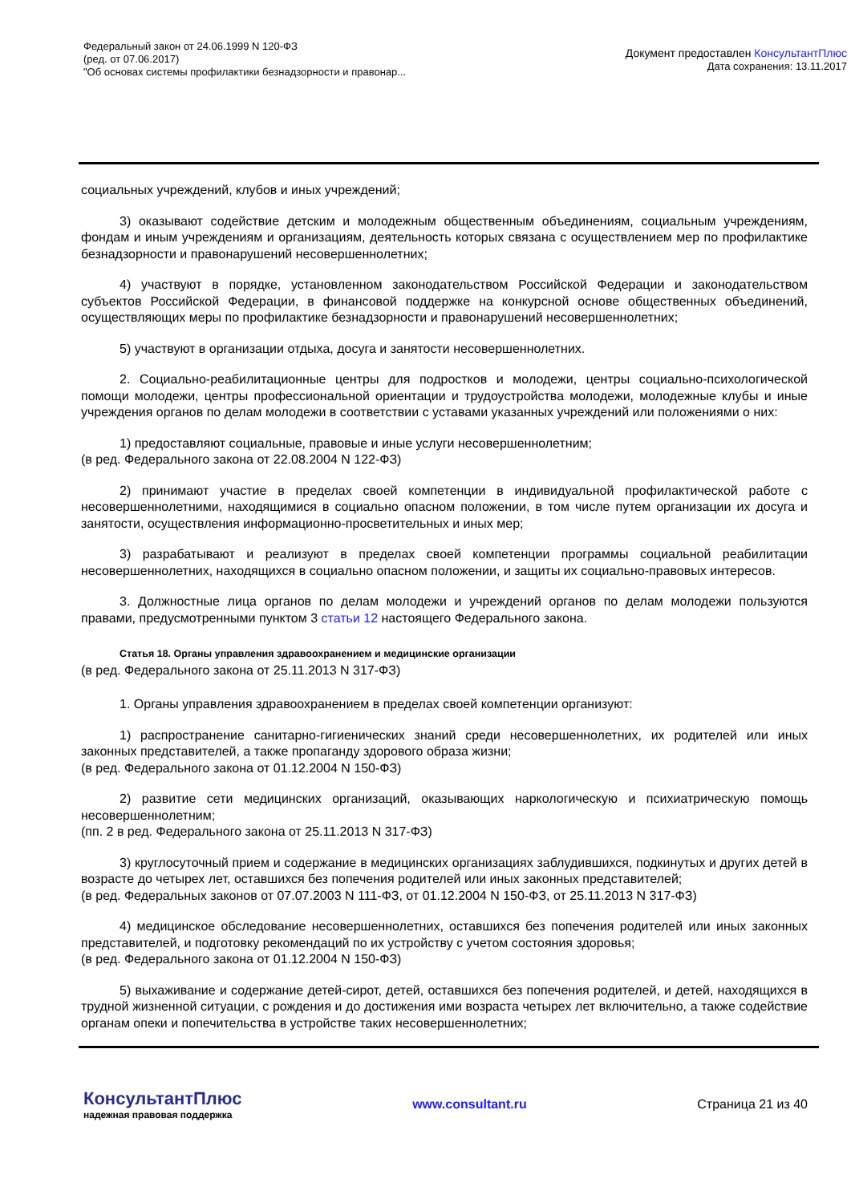Федеральный закон от 24.06.1999 N 120-ФЗ
(ред. от 07.06.2017)
"Об основах системы профилактики безнадзорности и правонар...
Документ предоставлен КонсультантПлюс
Дата сохранения: 13.11.2017
социальных учреждений, клубов и иных учреждений;
3) оказывают содействие детским и молодежным общественным объединениям, социальным учреждениям, фондам и иным учреждениям и организациям, деятельность которых связана с осуществлением мер по профилактике безнадзорности и правонарушений несовершеннолетних;
4) участвуют в порядке, установленном законодательством Российской Федерации и законодательством субъектов Российской Федерации, в финансовой поддержке на конкурсной основе общественных объединений, осуществляющих меры по профилактике безнадзорности и правонарушений несовершеннолетних;
5) участвуют в организации отдыха, досуга и занятости несовершеннолетних.
2. Социально-реабилитационные центры для подростков и молодежи, центры социально-психологической помощи молодежи, центры профессиональной ориентации и трудоустройства молодежи, молодежные клубы и иные учреждения органов по делам молодежи в соответствии с уставами указанных учреждений или положениями о них:
1) предоставляют социальные, правовые и иные услуги несовершеннолетним;
(в ред. Федерального закона от 22.08.2004 N 122-ФЗ)
2) принимают участие в пределах своей компетенции в индивидуальной профилактической работе с несовершеннолетними, находящимися в социально опасном положении, в том числе путем организации их досуга и занятости, осуществления информационно-просветительных и иных мер;
3) разрабатывают и реализуют в пределах своей компетенции программы социальной реабилитации несовершеннолетних, находящихся в социально опасном положении, и защиты их социально-правовых интересов.
3. Должностные лица органов по делам молодежи и учреждений органов по делам молодежи пользуются правами, предусмотренными пунктом 3 статьи 12 настоящего Федерального закона.
Статья 18. Органы управления здравоохранением и медицинские организации
(в ред. Федерального закона от 25.11.2013 N 317-ФЗ)
1. Органы управления здравоохранением в пределах своей компетенции организуют:
1) распространение санитарно-гигиенических знаний среди несовершеннолетних, их родителей или иных законных представителей, а также пропаганду здорового образа жизни;
(в ред. Федерального закона от 01.12.2004 N 150-ФЗ)
2) развитие сети медицинских организаций, оказывающих наркологическую и психиатрическую помощь несовершеннолетним;
(пп. 2 в ред. Федерального закона от 25.11.2013 N 317-ФЗ)
3) круглосуточный прием и содержание в медицинских организациях заблудившихся, подкинутых и других детей в возрасте до четырех лет, оставшихся без попечения родителей или иных законных представителей;
(в ред. Федеральных законов от 07.07.2003 N 111-ФЗ, от 01.12.2004 N 150-ФЗ, от 25.11.2013 N 317-ФЗ)
4) медицинское обследование несовершеннолетних, оставшихся без попечения родителей или иных законных представителей, и подготовку рекомендаций по их устройству с учетом состояния здоровья;
(в ред. Федерального закона от 01.12.2004 N 150-ФЗ)
5) выхаживание и содержание детей-сирот, детей, оставшихся без попечения родителей, и детей, находящихся в трудной жизненной ситуации, с рождения и до достижения ими возраста четырех лет включительно, а также содействие органам опеки и попечительства в устройстве таких несовершеннолетних;
КонсультантПлюс
надежная правовая поддержка
www.consultant.ru Страница 21 из 40